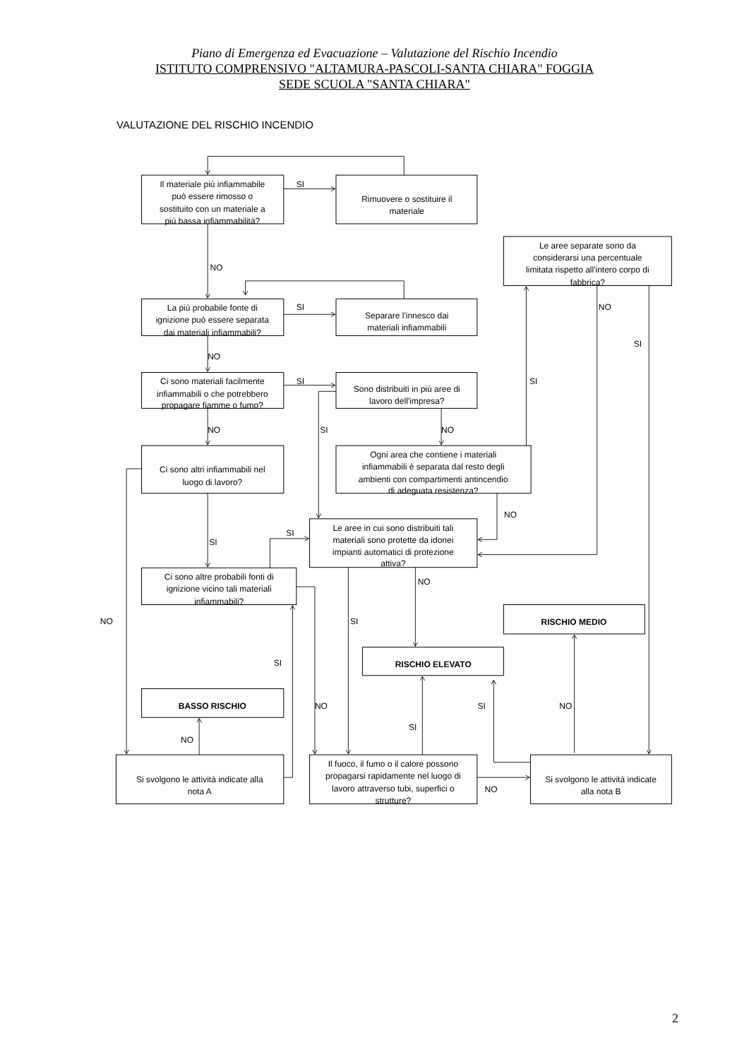Piano di Emergenza ed Evacuazione – Valutazione del Rischio Incendio
ISTITUTO COMPRENSIVO "ALTAMURA-PASCOLI-SANTA CHIARA" FOGGIA
SEDE SCUOLA "SANTA CHIARA"
VALUTAZIONE DEL RISCHIO INCENDIO
Il materiale più infiammabile
può essere rimosso o
sostituito con un materiale a
più bassa infiammabilità?
Rimuovere o sostituire il
materiale
Le aree separate sono da
considerarsi una percentuale
limitata rispetto all'intero corpo di
fabbrica?
La più probabile fonte di
ignizione può essere separata
dai materiali infiammabili?
Separare l'innesco dai
materiali infiammabili
Ci sono materiali facilmente
infiammabili o che potrebbero
propagare fiamme o fumo?
Sono distribuiti in più aree di
lavoro dell'impresa?
Ci sono altri infiammabili nel
luogo di lavoro?
Ogni area che contiene i materiali
infiammabili è separata dal resto degli
ambienti con compartimenti antincendio
di adeguata resistenza?
Le aree in cui sono distribuiti tali
materiali sono protette da idonei
impianti automatici di protezione
attiva?
Ci sono altre probabili fonti di
ignizione vicino tali materiali
infiammabili?
RISCHIO MEDIO
RISCHIO ELEVATO
BASSO RISCHIO
Si svolgono le attività indicate alla
nota A
Il fuoco, il fumo o il calore possono
propagarsi rapidamente nel luogo di
lavoro attraverso tubi, superfici o
strutture?
Si svolgono le attività indicate
alla nota B
SI
NO
SI
NO
SI
NO
SI
SI
NO
SI
NO
NO
SI
SI
NO
NO
SI
SI
NO
SI
NO
SI
NO
NO
2